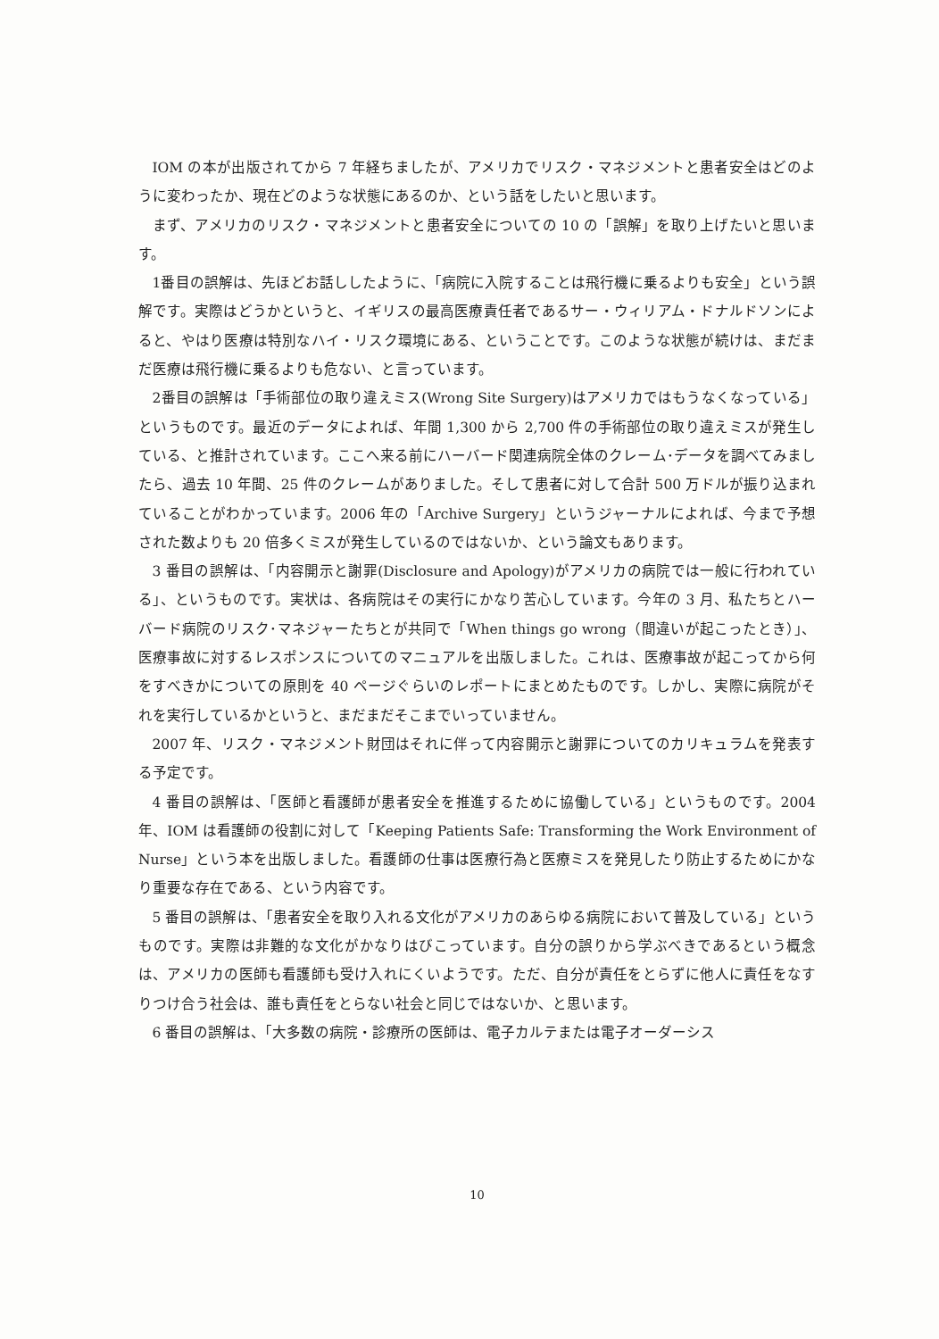IOM の本が出版されてから 7 年経ちましたが、アメリカでリスク・マネジメントと患者安全はどのように変わったか、現在どのような状態にあるのか、という話をしたいと思います。
まず、アメリカのリスク・マネジメントと患者安全についての 10 の「誤解」を取り上げたいと思います。
1番目の誤解は、先ほどお話ししたように、「病院に入院することは飛行機に乗るよりも安全」という誤解です。実際はどうかというと、イギリスの最高医療責任者であるサー・ウィリアム・ドナルドソンによると、やはり医療は特別なハイ・リスク環境にある、ということです。このような状態が続けは、まだまだ医療は飛行機に乗るよりも危ない、と言っています。
2番目の誤解は「手術部位の取り違えミス(Wrong Site Surgery)はアメリカではもうなくなっている」というものです。最近のデータによれば、年間 1,300 から 2,700 件の手術部位の取り違えミスが発生している、と推計されています。ここへ来る前にハーバード関連病院全体のクレーム･データを調べてみましたら、過去 10 年間、25 件のクレームがありました。そして患者に対して合計 500 万ドルが振り込まれていることがわかっています。2006 年の「Archive Surgery」というジャーナルによれば、今まで予想された数よりも 20 倍多くミスが発生しているのではないか、という論文もあります。
3 番目の誤解は、「内容開示と謝罪(Disclosure and Apology)がアメリカの病院では一般に行われている」、というものです。実状は、各病院はその実行にかなり苦心しています。今年の 3 月、私たちとハーバード病院のリスク･マネジャーたちとが共同で「When things go wrong（間違いが起こったとき）」、医療事故に対するレスポンスについてのマニュアルを出版しました。これは、医療事故が起こってから何をすべきかについての原則を 40 ページぐらいのレポートにまとめたものです。しかし、実際に病院がそれを実行しているかというと、まだまだそこまでいっていません。
2007 年、リスク・マネジメント財団はそれに伴って内容開示と謝罪についてのカリキュラムを発表する予定です。
4 番目の誤解は、「医師と看護師が患者安全を推進するために協働している」というものです。2004 年、IOM は看護師の役割に対して「Keeping Patients Safe: Transforming the Work Environment of Nurse」という本を出版しました。看護師の仕事は医療行為と医療ミスを発見したり防止するためにかなり重要な存在である、という内容です。
5 番目の誤解は、「患者安全を取り入れる文化がアメリカのあらゆる病院において普及している」というものです。実際は非難的な文化がかなりはびこっています。自分の誤りから学ぶべきであるという概念は、アメリカの医師も看護師も受け入れにくいようです。ただ、自分が責任をとらずに他人に責任をなすりつけ合う社会は、誰も責任をとらない社会と同じではないか、と思います。
6 番目の誤解は、「大多数の病院・診療所の医師は、電子カルテまたは電子オーダーシス
10